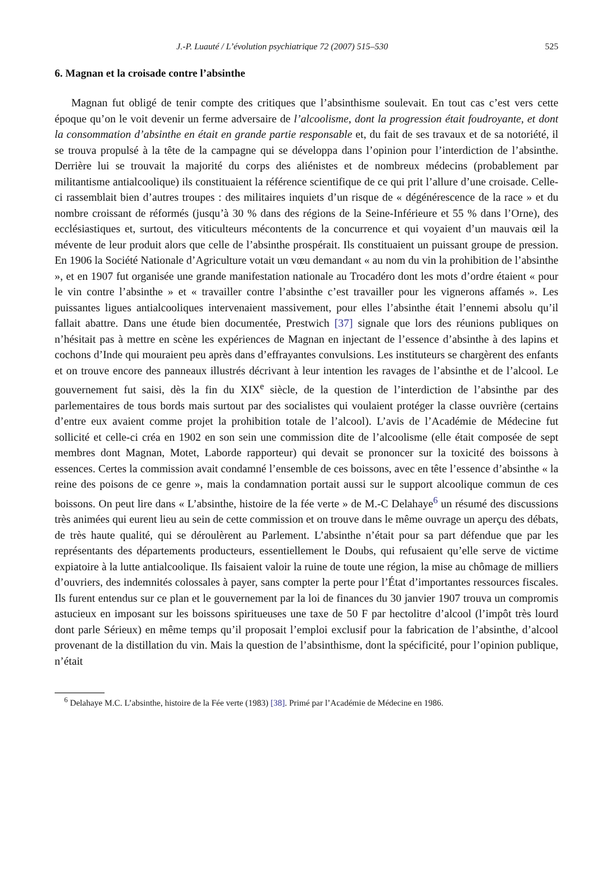J.-P. Luauté / L’évolution psychiatrique 72 (2007) 515–530 525
6. Magnan et la croisade contre l’absinthe
Magnan fut obligé de tenir compte des critiques que l’absinthisme soulevait. En tout cas c’est vers cette époque qu’on le voit devenir un ferme adversaire de l’alcoolisme, dont la progression était foudroyante, et dont la consommation d’absinthe en était en grande partie responsable et, du fait de ses travaux et de sa notoriété, il se trouva propulsé à la tête de la campagne qui se développa dans l’opinion pour l’interdiction de l’absinthe. Derrière lui se trouvait la majorité du corps des aliénistes et de nombreux médecins (probablement par militantisme antialcoolique) ils constituaient la référence scientifique de ce qui prit l’allure d’une croisade. Celle-ci rassemblait bien d’autres troupes : des militaires inquiets d’un risque de « dégénérescence de la race » et du nombre croissant de réformés (jusqu’à 30 % dans des régions de la Seine-Inférieure et 55 % dans l’Orne), des ecclésiastiques et, surtout, des viticulteurs mécontents de la concurrence et qui voyaient d’un mauvais œil la mévente de leur produit alors que celle de l’absinthe prospérait. Ils constituaient un puissant groupe de pression. En 1906 la Société Nationale d’Agriculture votait un vœu demandant « au nom du vin la prohibition de l’absinthe », et en 1907 fut organisée une grande manifestation nationale au Trocadéro dont les mots d’ordre étaient « pour le vin contre l’absinthe » et « travailler contre l’absinthe c’est travailler pour les vignerons affamés ». Les puissantes ligues antialcooliques intervenaient massivement, pour elles l’absinthe était l’ennemi absolu qu’il fallait abattre. Dans une étude bien documentée, Prestwich [37] signale que lors des réunions publiques on n’hésitait pas à mettre en scène les expériences de Magnan en injectant de l’essence d’absinthe à des lapins et cochons d’Inde qui mouraient peu après dans d’effrayantes convulsions. Les instituteurs se chargèrent des enfants et on trouve encore des panneaux illustrés décrivant à leur intention les ravages de l’absinthe et de l’alcool. Le gouvernement fut saisi, dès la fin du XIX<sup>e</sup> siècle, de la question de l’interdiction de l’absinthe par des parlementaires de tous bords mais surtout par des socialistes qui voulaient protéger la classe ouvrière (certains d’entre eux avaient comme projet la prohibition totale de l’alcool). L’avis de l’Académie de Médecine fut sollicité et celle-ci créa en 1902 en son sein une commission dite de l’alcoolisme (elle était composée de sept membres dont Magnan, Motet, Laborde rapporteur) qui devait se prononcer sur la toxicité des boissons à essences. Certes la commission avait condamné l’ensemble de ces boissons, avec en tête l’essence d’absinthe « la reine des poisons de ce genre », mais la condamnation portait aussi sur le support alcoolique commun de ces boissons. On peut lire dans « L’absinthe, histoire de la fée verte » de M.-C Delahaye<sup>6</sup> un résumé des discussions très animées qui eurent lieu au sein de cette commission et on trouve dans le même ouvrage un aperçu des débats, de très haute qualité, qui se déroulèrent au Parlement. L’absinthe n’était pour sa part défendue que par les représentants des départements producteurs, essentiellement le Doubs, qui refusaient qu’elle serve de victime expiatoire à la lutte antialcoolique. Ils faisaient valoir la ruine de toute une région, la mise au chômage de milliers d’ouvriers, des indemnités colossales à payer, sans compter la perte pour l’État d’importantes ressources fiscales. Ils furent entendus sur ce plan et le gouvernement par la loi de finances du 30 janvier 1907 trouva un compromis astucieux en imposant sur les boissons spiritueuses une taxe de 50 F par hectolitre d’alcool (l’impôt très lourd dont parle Sérieux) en même temps qu’il proposait l’emploi exclusif pour la fabrication de l’absinthe, d’alcool provenant de la distillation du vin. Mais la question de l’absinthisme, dont la spécificité, pour l’opinion publique, n’était
<sup>6</sup> Delahaye M.C. L’absinthe, histoire de la Fée verte (1983) [38]. Primé par l’Académie de Médecine en 1986.